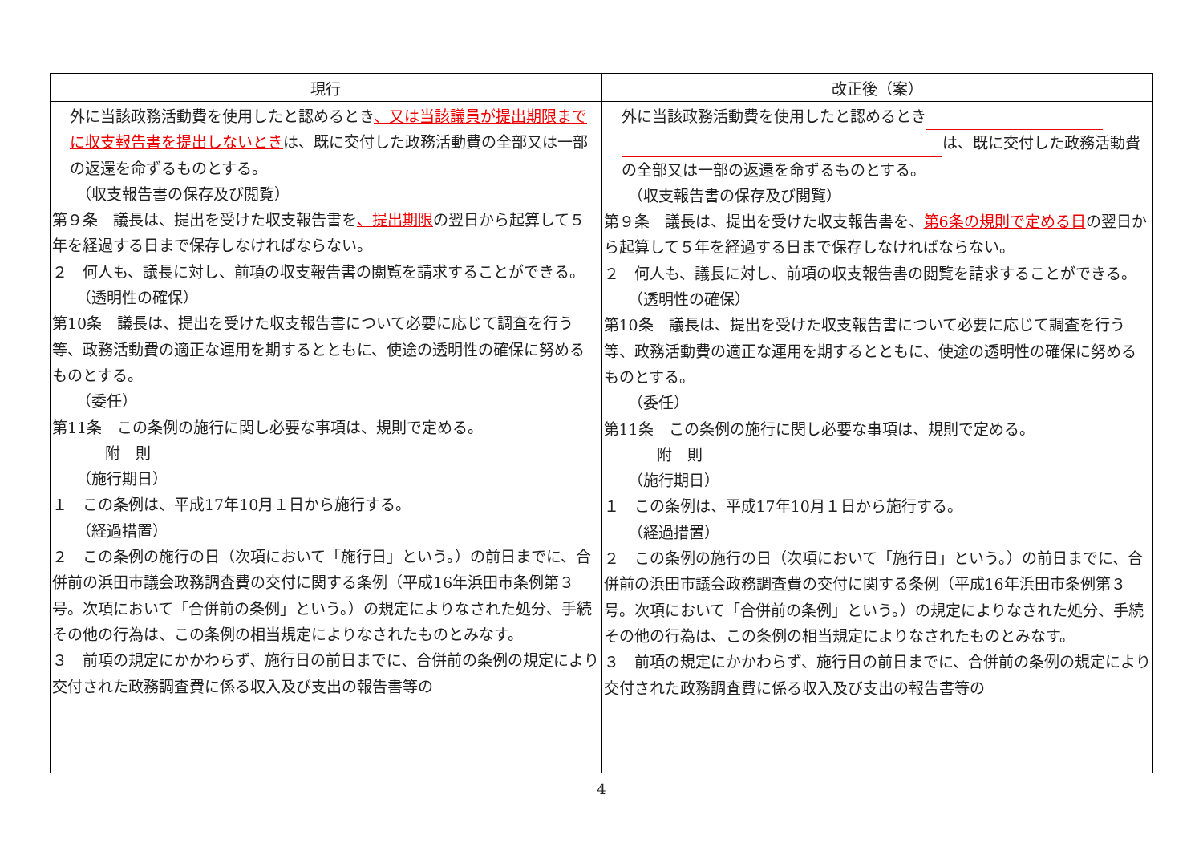| 現行 | 改正後（案） |
| --- | --- |
| 外に当該政務活動費を使用したと認めるとき 、又は当該議員が提出期限までに収支報告書を提出しないとき は、既に交付した政務活動費の全部又は一部の返還を命ずるものとする。 （収支報告書の保存及び閲覧） 第９条 議長は、提出を受けた収支報告書を 、提出期限 の翌日から起算して５年を経過する日まで保存しなければならない。 ２ 何人も、議長に対し、前項の収支報告書の閲覧を請求することができる。 （透明性の確保） 第10条 議長は、提出を受けた収支報告書について必要に応じて調査を行う等、政務活動費の適正な運用を期するとともに、使途の透明性の確保に努めるものとする。 （委任） 第11条 この条例の施行に関し必要な事項は、規則で定める。 附 則 （施行期日） １ この条例は、平成17年10月１日から施行する。 （経過措置） ２ この条例の施行の日（次項において「施行日」という。）の前日までに、合併前の浜田市議会政務調査費の交付に関する条例（平成16年浜田市条例第３号。次項において「合併前の条例」という。）の規定によりなされた処分、手続その他の行為は、この条例の相当規定によりなされたものとみなす。 ３ 前項の規定にかかわらず、施行日の前日までに、合併前の条例の規定により交付された政務調査費に係る収入及び支出の報告書等の | 外に当該政務活動費を使用したと認めるとき は、既に交付した政務活動費の全部又は一部の返還を命ずるものとする。 （収支報告書の保存及び閲覧） 第９条 議長は、提出を受けた収支報告書を、 第6条の規則で定める日 の翌日から起算して５年を経過する日まで保存しなければならない。 ２ 何人も、議長に対し、前項の収支報告書の閲覧を請求することができる。 （透明性の確保） 第10条 議長は、提出を受けた収支報告書について必要に応じて調査を行う等、政務活動費の適正な運用を期するとともに、使途の透明性の確保に努めるものとする。 （委任） 第11条 この条例の施行に関し必要な事項は、規則で定める。 附 則 （施行期日） １ この条例は、平成17年10月１日から施行する。 （経過措置） ２ この条例の施行の日（次項において「施行日」という。）の前日までに、合併前の浜田市議会政務調査費の交付に関する条例（平成16年浜田市条例第３号。次項において「合併前の条例」という。）の規定によりなされた処分、手続その他の行為は、この条例の相当規定によりなされたものとみなす。 ３ 前項の規定にかかわらず、施行日の前日までに、合併前の条例の規定により交付された政務調査費に係る収入及び支出の報告書等の |
4